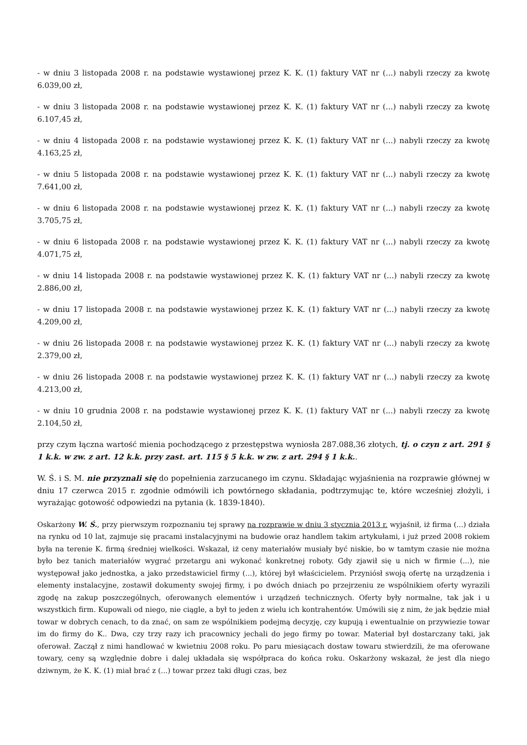- w dniu 3 listopada 2008 r. na podstawie wystawionej przez K. K. (1) faktury VAT nr (...) nabyli rzeczy za kwotę 6.039,00 zł,
- w dniu 3 listopada 2008 r. na podstawie wystawionej przez K. K. (1) faktury VAT nr (...) nabyli rzeczy za kwotę 6.107,45 zł,
- w dniu 4 listopada 2008 r. na podstawie wystawionej przez K. K. (1) faktury VAT nr (...) nabyli rzeczy za kwotę 4.163,25 zł,
- w dniu 5 listopada 2008 r. na podstawie wystawionej przez K. K. (1) faktury VAT nr (...) nabyli rzeczy za kwotę 7.641,00 zł,
- w dniu 6 listopada 2008 r. na podstawie wystawionej przez K. K. (1) faktury VAT nr (...) nabyli rzeczy za kwotę 3.705,75 zł,
- w dniu 6 listopada 2008 r. na podstawie wystawionej przez K. K. (1) faktury VAT nr (...) nabyli rzeczy za kwotę 4.071,75 zł,
- w dniu 14 listopada 2008 r. na podstawie wystawionej przez K. K. (1) faktury VAT nr (...) nabyli rzeczy za kwotę 2.886,00 zł,
- w dniu 17 listopada 2008 r. na podstawie wystawionej przez K. K. (1) faktury VAT nr (...) nabyli rzeczy za kwotę 4.209,00 zł,
- w dniu 26 listopada 2008 r. na podstawie wystawionej przez K. K. (1) faktury VAT nr (...) nabyli rzeczy za kwotę 2.379,00 zł,
- w dniu 26 listopada 2008 r. na podstawie wystawionej przez K. K. (1) faktury VAT nr (...) nabyli rzeczy za kwotę 4.213,00 zł,
- w dniu 10 grudnia 2008 r. na podstawie wystawionej przez K. K. (1) faktury VAT nr (...) nabyli rzeczy za kwotę 2.104,50 zł,
przy czym łączna wartość mienia pochodzącego z przestępstwa wyniosła 287.088,36 złotych, tj. o czyn z art. 291 § 1 k.k. w zw. z art. 12 k.k. przy zast. art. 115 § 5 k.k. w zw. z art. 294 § 1 k.k..
W. Ś. i S. M. nie przyznali się do popełnienia zarzucanego im czynu. Składając wyjaśnienia na rozprawie głównej w dniu 17 czerwca 2015 r. zgodnie odmówili ich powtórnego składania, podtrzymując te, które wcześniej złożyli, i wyrażając gotowość odpowiedzi na pytania (k. 1839-1840).
Oskarżony W. Ś., przy pierwszym rozpoznaniu tej sprawy na rozprawie w dniu 3 stycznia 2013 r. wyjaśnił, iż firma (...) działa na rynku od 10 lat, zajmuje się pracami instalacyjnymi na budowie oraz handlem takim artykułami, i już przed 2008 rokiem była na terenie K. firmą średniej wielkości. Wskazał, iż ceny materiałów musiały być niskie, bo w tamtym czasie nie można było bez tanich materiałów wygrać przetargu ani wykonać konkretnej roboty. Gdy zjawił się u nich w firmie (...), nie występował jako jednostka, a jako przedstawiciel firmy (...), której był właścicielem. Przyniósł swoją ofertę na urządzenia i elementy instalacyjne, zostawił dokumenty swojej firmy, i po dwóch dniach po przejrzeniu ze wspólnikiem oferty wyrazili zgodę na zakup poszczególnych, oferowanych elementów i urządzeń technicznych. Oferty były normalne, tak jak i u wszystkich firm. Kupowali od niego, nie ciągle, a był to jeden z wielu ich kontrahentów. Umówili się z nim, że jak będzie miał towar w dobrych cenach, to da znać, on sam ze wspólnikiem podejmą decyzję, czy kupują i ewentualnie on przywiezie towar im do firmy do K.. Dwa, czy trzy razy ich pracownicy jechali do jego firmy po towar. Materiał był dostarczany taki, jak oferował. Zaczął z nimi handlować w kwietniu 2008 roku. Po paru miesiącach dostaw towaru stwierdzili, że ma oferowane towary, ceny są względnie dobre i dalej układała się współpraca do końca roku. Oskarżony wskazał, że jest dla niego dziwnym, że K. K. (1) miał brać z (...) towar przez taki długi czas, bez